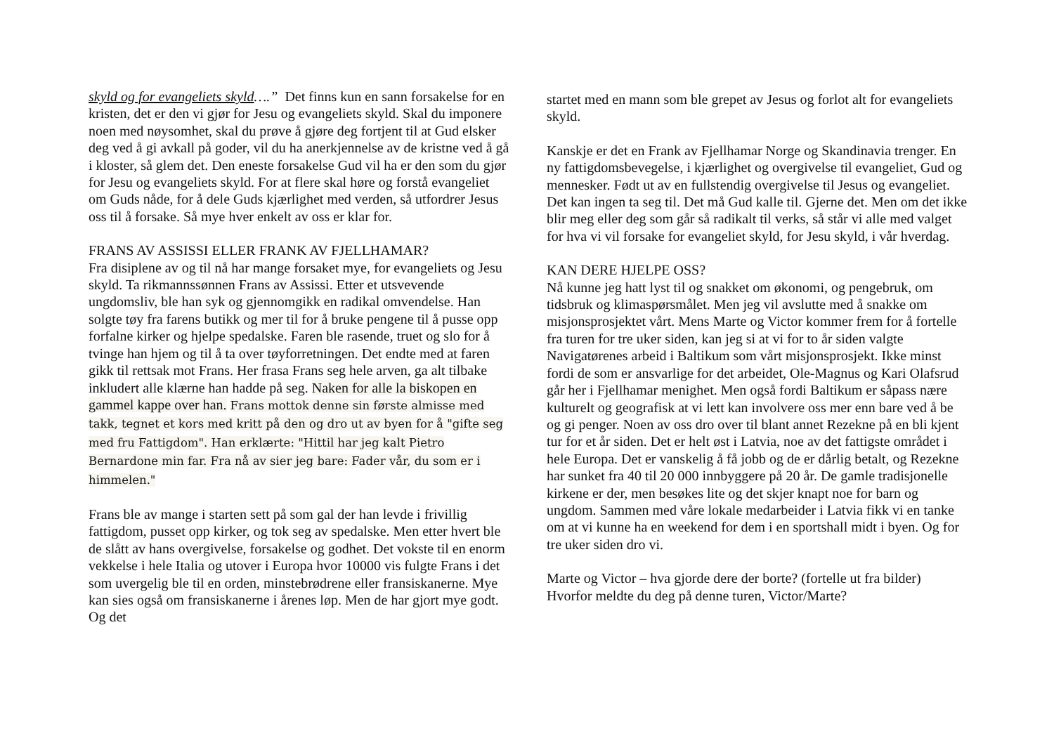skyld og for evangeliets skyld….” Det finns kun en sann forsakelse for en kristen, det er den vi gjør for Jesu og evangeliets skyld. Skal du imponere noen med nøysomhet, skal du prøve å gjøre deg fortjent til at Gud elsker deg ved å gi avkall på goder, vil du ha anerkjennelse av de kristne ved å gå i kloster, så glem det. Den eneste forsakelse Gud vil ha er den som du gjør for Jesu og evangeliets skyld. For at flere skal høre og forstå evangeliet om Guds nåde, for å dele Guds kjærlighet med verden, så utfordrer Jesus oss til å forsake. Så mye hver enkelt av oss er klar for.
FRANS AV ASSISSI ELLER FRANK AV FJELLHAMAR?
Fra disiplene av og til nå har mange forsaket mye, for evangeliets og Jesu skyld. Ta rikmannssønnen Frans av Assissi. Etter et utsvevende ungdomsliv, ble han syk og gjennomgikk en radikal omvendelse. Han solgte tøy fra farens butikk og mer til for å bruke pengene til å pusse opp forfalne kirker og hjelpe spedalske. Faren ble rasende, truet og slo for å tvinge han hjem og til å ta over tøyforretningen. Det endte med at faren gikk til rettsak mot Frans. Her frasa Frans seg hele arven, ga alt tilbake inkludert alle klærne han hadde på seg. Naken for alle la biskopen en gammel kappe over han. Frans mottok denne sin første almisse med takk, tegnet et kors med kritt på den og dro ut av byen for å "gifte seg med fru Fattigdom". Han erklærte: "Hittil har jeg kalt Pietro Bernardone min far. Fra nå av sier jeg bare: Fader vår, du som er i himmelen."
Frans ble av mange i starten sett på som gal der han levde i frivillig fattigdom, pusset opp kirker, og tok seg av spedalske. Men etter hvert ble de slått av hans overgivelse, forsakelse og godhet. Det vokste til en enorm vekkelse i hele Italia og utover i Europa hvor 10000 vis fulgte Frans i det som uvergelig ble til en orden, minstebrødrene eller fransiskanerne. Mye kan sies også om fransiskanerne i årenes løp. Men de har gjort mye godt. Og det
startet med en mann som ble grepet av Jesus og forlot alt for evangeliets skyld.
Kanskje er det en Frank av Fjellhamar Norge og Skandinavia trenger. En ny fattigdomsbevegelse, i kjærlighet og overgivelse til evangeliet, Gud og mennesker. Født ut av en fullstendig overgivelse til Jesus og evangeliet. Det kan ingen ta seg til. Det må Gud kalle til. Gjerne det. Men om det ikke blir meg eller deg som går så radikalt til verks, så står vi alle med valget for hva vi vil forsake for evangeliet skyld, for Jesu skyld, i vår hverdag.
KAN DERE HJELPE OSS?
Nå kunne jeg hatt lyst til og snakket om økonomi, og pengebruk, om tidsbruk og klimaspørsmålet. Men jeg vil avslutte med å snakke om misjonsprosjektet vårt. Mens Marte og Victor kommer frem for å fortelle fra turen for tre uker siden, kan jeg si at vi for to år siden valgte Navigatørenes arbeid i Baltikum som vårt misjonsprosjekt. Ikke minst fordi de som er ansvarlige for det arbeidet, Ole-Magnus og Kari Olafsrud går her i Fjellhamar menighet. Men også fordi Baltikum er såpass nære kulturelt og geografisk at vi lett kan involvere oss mer enn bare ved å be og gi penger. Noen av oss dro over til blant annet Rezekne på en bli kjent tur for et år siden. Det er helt øst i Latvia, noe av det fattigste området i hele Europa. Det er vanskelig å få jobb og de er dårlig betalt, og Rezekne har sunket fra 40 til 20 000 innbyggere på 20 år. De gamle tradisjonelle kirkene er der, men besøkes lite og det skjer knapt noe for barn og ungdom. Sammen med våre lokale medarbeider i Latvia fikk vi en tanke om at vi kunne ha en weekend for dem i en sportshall midt i byen. Og for tre uker siden dro vi.
Marte og Victor – hva gjorde dere der borte? (fortelle ut fra bilder)
Hvorfor meldte du deg på denne turen, Victor/Marte?